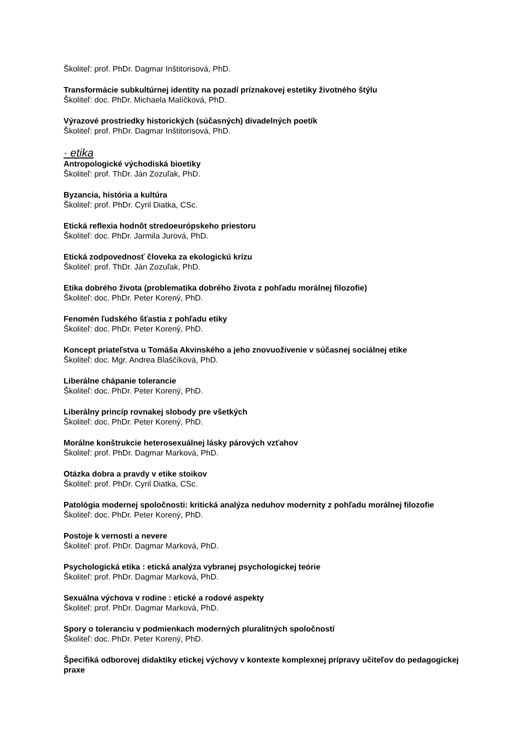Školiteľ: prof. PhDr. Dagmar Inštitorisová, PhD.
Transformácie subkultúrnej identity na pozadí príznakovej estetiky životného štýlu
Školiteľ: doc. PhDr. Michaela Malíčková, PhD.
Výrazové prostriedky historických (súčasných) divadelných poetík
Školiteľ: prof. PhDr. Dagmar Inštitorisová, PhD.
· etika
Antropologické východiská bioetiky
Školiteľ: prof. ThDr. Ján Zozuľak, PhD.
Byzancia, história a kultúra
Školiteľ: prof. PhDr. Cyril Diatka, CSc.
Etická reflexia hodnôt stredoeurópskeho priestoru
Školiteľ: doc. PhDr. Jarmila Jurová, PhD.
Etická zodpovednosť človeka za ekologickú krízu
Školiteľ: prof. ThDr. Ján Zozuľak, PhD.
Etika dobrého života (problematika dobrého života z pohľadu morálnej filozofie)
Školiteľ: doc. PhDr. Peter Korený, PhD.
Fenomén ľudského šťastia z pohľadu etiky
Školiteľ: doc. PhDr. Peter Korený, PhD.
Koncept priateľstva u Tomáša Akvinského a jeho znovuoživenie v súčasnej sociálnej etike
Školiteľ: doc. Mgr. Andrea Blaščíková, PhD.
Liberálne chápanie tolerancie
Školiteľ: doc. PhDr. Peter Korený, PhD.
Liberálny princíp rovnakej slobody pre všetkých
Školiteľ: doc. PhDr. Peter Korený, PhD.
Morálne konštrukcie heterosexuálnej lásky párových vzťahov
Školiteľ: prof. PhDr. Dagmar Marková, PhD.
Otázka dobra a pravdy v etike stoikov
Školiteľ: prof. PhDr. Cyril Diatka, CSc.
Patológia modernej spoločnosti: kritická analýza neduhov modernity z pohľadu morálnej filozofie
Školiteľ: doc. PhDr. Peter Korený, PhD.
Postoje k vernosti a nevere
Školiteľ: prof. PhDr. Dagmar Marková, PhD.
Psychologická etika : etická analýza vybranej psychologickej teórie
Školiteľ: prof. PhDr. Dagmar Marková, PhD.
Sexuálna výchova v rodine : etické a rodové aspekty
Školiteľ: prof. PhDr. Dagmar Marková, PhD.
Spory o toleranciu v podmienkach moderných pluralitných spoločností
Školiteľ: doc. PhDr. Peter Korený, PhD.
Špecifiká odborovej didaktiky etickej výchovy v kontexte komplexnej prípravy učiteľov do pedagogickej praxe